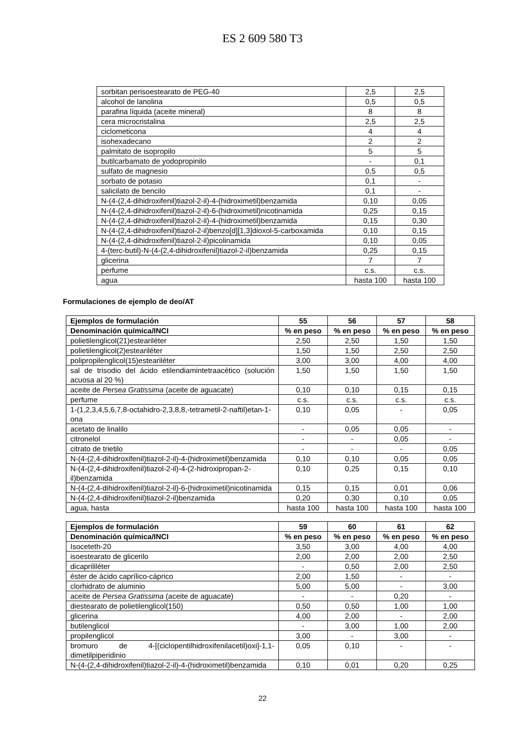ES 2 609 580 T3
| sorbitan perisoestearato de PEG-40 | 2,5 | 2,5 |
| alcohol de lanolina | 0,5 | 0,5 |
| parafina líquida (aceite mineral) | 8 | 8 |
| cera microcristalina | 2,5 | 2,5 |
| ciclometicona | 4 | 4 |
| isohexadecano | 2 | 2 |
| palmitato de isopropilo | 5 | 5 |
| butilcarbamato de yodopropinilo | - | 0,1 |
| sulfato de magnesio | 0,5 | 0,5 |
| sorbato de potasio | 0,1 | - |
| salicilato de bencilo | 0,1 | - |
| N-(4-(2,4-dihidroxifenil)tiazol-2-il)-4-(hidroximetil)benzamida | 0,10 | 0,05 |
| N-(4-(2,4-dihidroxifenil)tiazol-2-il)-6-(hidroximetil)nicotinamida | 0,25 | 0,15 |
| N-(4-(2,4-dihidroxifenil)tiazol-2-il)-4-(hidroximetil)benzamida | 0,15 | 0,30 |
| N-(4-(2,4-dihidroxifenil)tiazol-2-il)benzo[d][1,3]dioxol-5-carboxamida | 0,10 | 0,15 |
| N-(4-(2,4-dihidroxifenil)tiazol-2-il)picolinamida | 0,10 | 0,05 |
| 4-(terc-butil)-N-(4-(2,4-dihidroxifenil)tiazol-2-il)benzamida | 0,25 | 0,15 |
| glicerina | 7 | 7 |
| perfume | c.s. | c.s. |
| agua | hasta 100 | hasta 100 |
Formulaciones de ejemplo de deo/AT
| Ejemplos de formulación | 55 | 56 | 57 | 58 |
| --- | --- | --- | --- | --- |
| Denominación química/INCI | % en peso | % en peso | % en peso | % en peso |
| polietilenglicol(21)esteariléter | 2,50 | 2,50 | 1,50 | 1,50 |
| polietilenglicol(2)esteariléter | 1,50 | 1,50 | 2,50 | 2,50 |
| polipropilenglicol(15)esteariléter | 3,00 | 3,00 | 4,00 | 4,00 |
| sal de trisodio del ácido etilendiamintetraacético (solución acuosa al 20 %) | 1,50 | 1,50 | 1,50 | 1,50 |
| aceite de Persea Gratissima (aceite de aguacate) | 0,10 | 0,10 | 0,15 | 0,15 |
| perfume | c.s. | c.s. | c.s. | c.s. |
| 1-(1,2,3,4,5,6,7,8-octahidro-2,3,8,8,-tetrametil-2-naftil)etan-1-ona | 0,10 | 0,05 | - | 0,05 |
| acetato de linalilo | - | 0,05 | 0,05 | - |
| citronelol | - | - | 0,05 | - |
| citrato de trietilo | - | - | - | 0,05 |
| N-(4-(2,4-dihidroxifenil)tiazol-2-il)-4-(hidroximetil)benzamida | 0,10 | 0,10 | 0,05 | 0,05 |
| N-(4-(2,4-dihidroxifenil)tiazol-2-il)-4-(2-hidroxipropan-2-il)benzamida | 0,10 | 0,25 | 0,15 | 0,10 |
| N-(4-(2,4-dihidroxifenil)tiazol-2-il)-6-(hidroximetil)nicotinamida | 0,15 | 0,15 | 0,01 | 0,06 |
| N-(4-(2,4-dihidroxifenil)tiazol-2-il)benzamida | 0,20 | 0,30 | 0,10 | 0,05 |
| agua, hasta | hasta 100 | hasta 100 | hasta 100 | hasta 100 |
| Ejemplos de formulación | 59 | 60 | 61 | 62 |
| --- | --- | --- | --- | --- |
| Denominación química/INCI | % en peso | % en peso | % en peso | % en peso |
| Isoceteth-20 | 3,50 | 3,00 | 4,00 | 4,00 |
| isoestearato de glicerilo | 2,00 | 2,00 | 2,00 | 2,50 |
| dicaprililéter | - | 0,50 | 2,00 | 2,50 |
| éster de ácido caprílico-cáprico | 2,00 | 1,50 | - | - |
| clorhidrato de aluminio | 5,00 | 5,00 | - | 3,00 |
| aceite de Persea Gratissima (aceite de aguacate) | - | - | 0,20 | - |
| diestearato de polietilenglicol(150) | 0,50 | 0,50 | 1,00 | 1,00 |
| glicerina | 4,00 | 2,00 | - | 2,00 |
| butilenglicol | - | 3,00 | 1,00 | 2,00 |
| propilenglicol | 3,00 | - | 3,00 | - |
| bromuro de 4-[(ciclopentilhidroxifenilacetil)oxi]-1,1-dimetilpiperidinio | 0,05 | 0,10 | - | - |
| N-(4-(2,4-dihidroxifenil)tiazol-2-il)-4-(hidroximetil)benzamida | 0,10 | 0,01 | 0,20 | 0,25 |
22